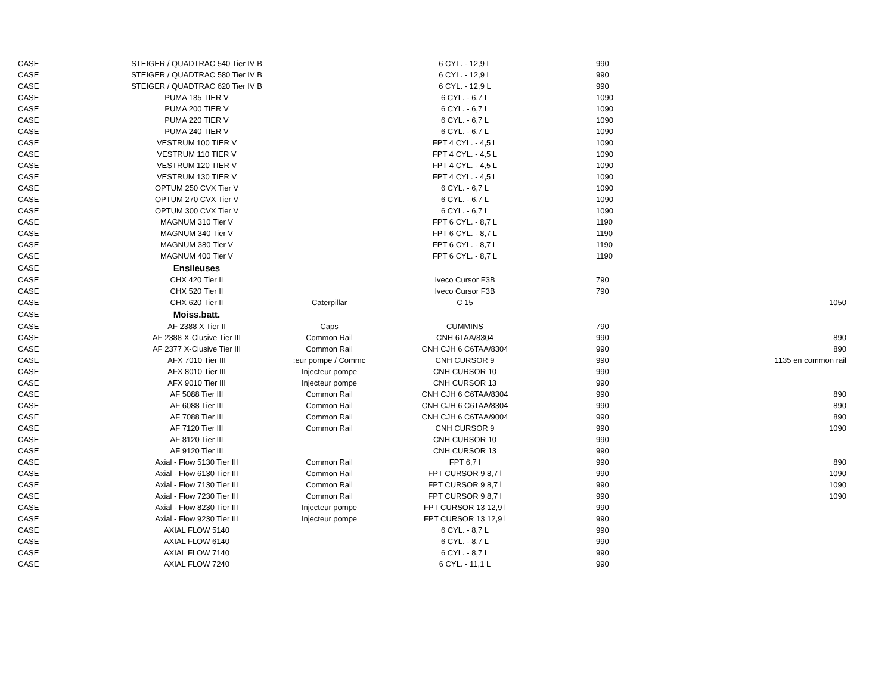| CASE | STEIGER / QUADTRAC 540 Tier IV B | | 6 CYL. - 12,9 L | 990 | |
| CASE | STEIGER / QUADTRAC 580 Tier IV B | | 6 CYL. - 12,9 L | 990 | |
| CASE | STEIGER / QUADTRAC 620 Tier IV B | | 6 CYL. - 12,9 L | 990 | |
| CASE | PUMA 185 TIER V | | 6 CYL. - 6,7 L | 1090 | |
| CASE | PUMA 200 TIER V | | 6 CYL. - 6,7 L | 1090 | |
| CASE | PUMA 220 TIER V | | 6 CYL. - 6,7 L | 1090 | |
| CASE | PUMA 240 TIER V | | 6 CYL. - 6,7 L | 1090 | |
| CASE | VESTRUM 100 TIER V | | FPT 4 CYL. - 4,5 L | 1090 | |
| CASE | VESTRUM 110 TIER V | | FPT 4 CYL. - 4,5 L | 1090 | |
| CASE | VESTRUM 120 TIER V | | FPT 4 CYL. - 4,5 L | 1090 | |
| CASE | VESTRUM 130 TIER V | | FPT 4 CYL. - 4,5 L | 1090 | |
| CASE | OPTUM 250 CVX Tier V | | 6 CYL. - 6,7 L | 1090 | |
| CASE | OPTUM 270 CVX Tier V | | 6 CYL. - 6,7 L | 1090 | |
| CASE | OPTUM 300 CVX Tier V | | 6 CYL. - 6,7 L | 1090 | |
| CASE | MAGNUM 310 Tier V | | FPT 6 CYL. - 8,7 L | 1190 | |
| CASE | MAGNUM 340 Tier V | | FPT 6 CYL. - 8,7 L | 1190 | |
| CASE | MAGNUM 380 Tier V | | FPT 6 CYL. - 8,7 L | 1190 | |
| CASE | MAGNUM 400 Tier V | | FPT 6 CYL. - 8,7 L | 1190 | |
| CASE | Ensileuses | | | | |
| CASE | CHX 420 Tier II | | Iveco Cursor F3B | 790 | |
| CASE | CHX 520 Tier II | | Iveco Cursor F3B | 790 | |
| CASE | CHX 620 Tier II | Caterpillar | C 15 | | 1050 |
| CASE | Moiss.batt. | | | | |
| CASE | AF 2388 X Tier II | Caps | CUMMINS | 790 | |
| CASE | AF 2388 X-Clusive Tier III | Common Rail | CNH 6TAA/8304 | 990 | 890 |
| CASE | AF 2377 X-Clusive Tier III | Common Rail | CNH CJH 6 C6TAA/8304 | 990 | 890 |
| CASE | AFX 7010 Tier III | :eur pompe / Commc | CNH CURSOR 9 | 990 | 1135 en common rail |
| CASE | AFX 8010 Tier III | Injecteur pompe | CNH CURSOR 10 | 990 | |
| CASE | AFX 9010 Tier III | Injecteur pompe | CNH CURSOR 13 | 990 | |
| CASE | AF 5088 Tier III | Common Rail | CNH CJH 6 C6TAA/8304 | 990 | 890 |
| CASE | AF 6088 Tier III | Common Rail | CNH CJH 6 C6TAA/8304 | 990 | 890 |
| CASE | AF 7088 Tier III | Common Rail | CNH CJH 6 C6TAA/9004 | 990 | 890 |
| CASE | AF 7120 Tier III | Common Rail | CNH CURSOR 9 | 990 | 1090 |
| CASE | AF 8120 Tier III | | CNH CURSOR 10 | 990 | |
| CASE | AF 9120 Tier III | | CNH CURSOR 13 | 990 | |
| CASE | Axial - Flow 5130 Tier III | Common Rail | FPT 6,7 l | 990 | 890 |
| CASE | Axial - Flow 6130 Tier III | Common Rail | FPT CURSOR 9 8,7 l | 990 | 1090 |
| CASE | Axial - Flow 7130 Tier III | Common Rail | FPT CURSOR 9 8,7 l | 990 | 1090 |
| CASE | Axial - Flow 7230 Tier III | Common Rail | FPT CURSOR 9 8,7 l | 990 | 1090 |
| CASE | Axial - Flow 8230 Tier III | Injecteur pompe | FPT CURSOR 13 12,9 l | 990 | |
| CASE | Axial - Flow 9230 Tier III | Injecteur pompe | FPT CURSOR 13 12,9 l | 990 | |
| CASE | AXIAL FLOW 5140 | | 6 CYL. - 8,7 L | 990 | |
| CASE | AXIAL FLOW 6140 | | 6 CYL. - 8,7 L | 990 | |
| CASE | AXIAL FLOW 7140 | | 6 CYL. - 8,7 L | 990 | |
| CASE | AXIAL FLOW 7240 | | 6 CYL. - 11,1 L | 990 | |